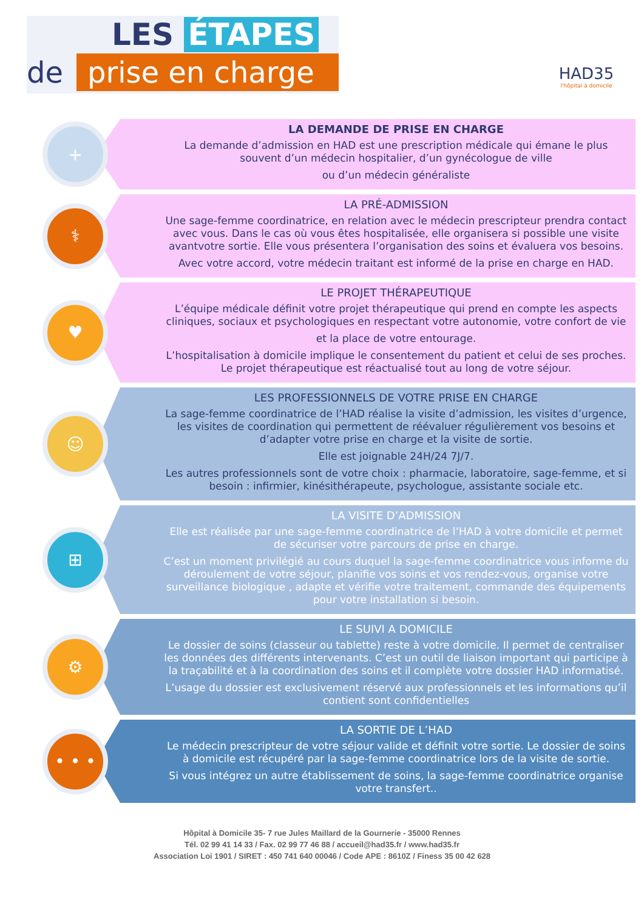LES ÉTAPES
de prise en charge
HAD35
l'hôpital à domicile
+
LA DEMANDE DE PRISE EN CHARGE
La demande d’admission en HAD est une prescription médicale qui émane le plus souvent d’un médecin hospitalier, d’un gynécologue de ville
ou d’un médecin généraliste
⚕
LA PRÉ-ADMISSION
Une sage-femme coordinatrice, en relation avec le médecin prescripteur prendra contact avec vous. Dans le cas où vous êtes hospitalisée, elle organisera si possible une visite avantvotre sortie. Elle vous présentera l’organisation des soins et évaluera vos besoins.
Avec votre accord, votre médecin traitant est informé de la prise en charge en HAD.
♥
LE PROJET THÉRAPEUTIQUE
L’équipe médicale définit votre projet thérapeutique qui prend en compte les aspects cliniques, sociaux et psychologiques en respectant votre autonomie, votre confort de vie
et la place de votre entourage.
L’hospitalisation à domicile implique le consentement du patient et celui de ses proches. Le projet thérapeutique est réactualisé tout au long de votre séjour.
☺
LES PROFESSIONNELS DE VOTRE PRISE EN CHARGE
La sage-femme coordinatrice de l’HAD réalise la visite d’admission, les visites d’urgence, les visites de coordination qui permettent de réévaluer régulièrement vos besoins et d’adapter votre prise en charge et la visite de sortie.
Elle est joignable 24H/24 7J/7.
Les autres professionnels sont de votre choix : pharmacie, laboratoire, sage-femme, et si besoin : infirmier, kinésithérapeute, psychologue, assistante sociale etc.
⊞
LA VISITE D’ADMISSION
Elle est réalisée par une sage-femme coordinatrice de l’HAD à votre domicile et permet de sécuriser votre parcours de prise en charge.
C’est un moment privilégié au cours duquel la sage-femme coordinatrice vous informe du déroulement de votre séjour, planifie vos soins et vos rendez-vous, organise votre surveillance biologique , adapte et vérifie votre traitement, commande des équipements pour votre installation si besoin.
⚙
LE SUIVI A DOMICILE
Le dossier de soins (classeur ou tablette) reste à votre domicile. Il permet de centraliser les données des différents intervenants. C’est un outil de liaison important qui participe à la traçabilité et à la coordination des soins et il complète votre dossier HAD informatisé.
L’usage du dossier est exclusivement réservé aux professionnels et les informations qu’il contient sont confidentielles
• • •
LA SORTIE DE L’HAD
Le médecin prescripteur de votre séjour valide et définit votre sortie. Le dossier de soins à domicile est récupéré par la sage-femme coordinatrice lors de la visite de sortie.
Si vous intégrez un autre établissement de soins, la sage-femme coordinatrice organise votre transfert..
Hôpital à Domicile 35- 7 rue Jules Maillard de la Gournerie - 35000 Rennes
Tél. 02 99 41 14 33 / Fax. 02 99 77 46 88 / accueil@had35.fr / www.had35.fr
Association Loi 1901 / SIRET : 450 741 640 00046 / Code APE : 8610Z / Finess 35 00 42 628